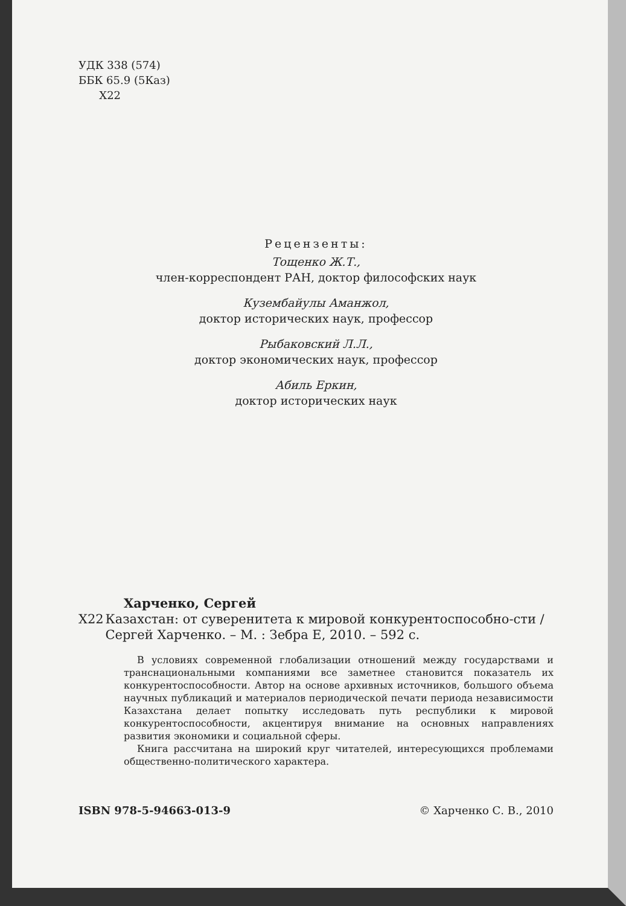УДК 338 (574)
ББК 65.9 (5Каз)
Х22
Рецензенты:
Тощенко Ж.Т.,
член-корреспондент РАН, доктор философских наук
Кузембайулы Аманжол,
доктор исторических наук, профессор
Рыбаковский Л.Л.,
доктор экономических наук, профессор
Абиль Еркин,
доктор исторических наук
Харченко, Сергей
Х22 Казахстан: от суверенитета к мировой конкурентоспособно-сти / Сергей Харченко. – М. : Зебра Е, 2010. – 592 с.
В условиях современной глобализации отношений между государствами и транснациональными компаниями все заметнее становится показатель их конкурентоспособности. Автор на основе архивных источников, большого объема научных публикаций и материалов периодической печати периода независимости Казахстана делает попытку исследовать путь республики к мировой конкурентоспособности, акцентируя внимание на основных направлениях развития экономики и социальной сферы.
Книга рассчитана на широкий круг читателей, интересующихся проблемами общественно-политического характера.
ISBN 978-5-94663-013-9 © Харченко С. В., 2010